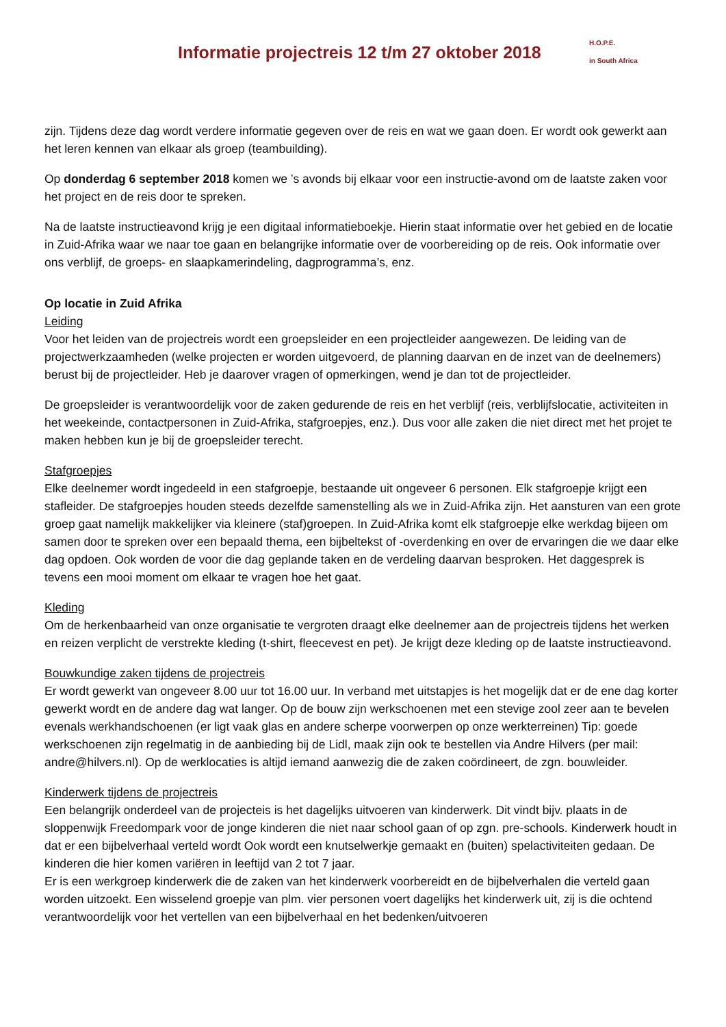Informatie projectreis 12 t/m 27 oktober 2018
H.O.P.E.
in South Africa
zijn. Tijdens deze dag wordt verdere informatie gegeven over de reis en wat we gaan doen. Er wordt ook gewerkt aan het leren kennen van elkaar als groep (teambuilding).
Op donderdag 6 september 2018 komen we ’s avonds bij elkaar voor een instructie-avond om de laatste zaken voor het project en de reis door te spreken.
Na de laatste instructieavond krijg je een digitaal informatieboekje. Hierin staat informatie over het gebied en de locatie in Zuid-Afrika waar we naar toe gaan en belangrijke informatie over de voorbereiding op de reis. Ook informatie over ons verblijf, de groeps- en slaapkamerindeling, dagprogramma’s, enz.
Op locatie in Zuid Afrika
Leiding
Voor het leiden van de projectreis wordt een groepsleider en een projectleider aangewezen. De leiding van de projectwerkzaamheden (welke projecten er worden uitgevoerd, de planning daarvan en de inzet van de deelnemers) berust bij de projectleider. Heb je daarover vragen of opmerkingen, wend je dan tot de projectleider.
De groepsleider is verantwoordelijk voor de zaken gedurende de reis en het verblijf (reis, verblijfslocatie, activiteiten in het weekeinde, contactpersonen in Zuid-Afrika, stafgroepjes, enz.). Dus voor alle zaken die niet direct met het projet te maken hebben kun je bij de groepsleider terecht.
Stafgroepjes
Elke deelnemer wordt ingedeeld in een stafgroepje, bestaande uit ongeveer 6 personen. Elk stafgroepje krijgt een stafleider. De stafgroepjes houden steeds dezelfde samenstelling als we in Zuid-Afrika zijn. Het aansturen van een grote groep gaat namelijk makkelijker via kleinere (staf)groepen. In Zuid-Afrika komt elk stafgroepje elke werkdag bijeen om samen door te spreken over een bepaald thema, een bijbeltekst of -overdenking en over de ervaringen die we daar elke dag opdoen. Ook worden de voor die dag geplande taken en de verdeling daarvan besproken. Het daggesprek is tevens een mooi moment om elkaar te vragen hoe het gaat.
Kleding
Om de herkenbaarheid van onze organisatie te vergroten draagt elke deelnemer aan de projectreis tijdens het werken en reizen verplicht de verstrekte kleding (t-shirt, fleecevest en pet). Je krijgt deze kleding op de laatste instructieavond.
Bouwkundige zaken tijdens de projectreis
Er wordt gewerkt van ongeveer 8.00 uur tot 16.00 uur. In verband met uitstapjes is het mogelijk dat er de ene dag korter gewerkt wordt en de andere dag wat langer. Op de bouw zijn werkschoenen met een stevige zool zeer aan te bevelen evenals werkhandschoenen (er ligt vaak glas en andere scherpe voorwerpen op onze werkterreinen) Tip: goede werkschoenen zijn regelmatig in de aanbieding bij de Lidl, maak zijn ook te bestellen via Andre Hilvers (per mail: andre@hilvers.nl). Op de werklocaties is altijd iemand aanwezig die de zaken coördineert, de zgn. bouwleider.
Kinderwerk tijdens de projectreis
Een belangrijk onderdeel van de projecteis is het dagelijks uitvoeren van kinderwerk. Dit vindt bijv. plaats in de sloppenwijk Freedompark voor de jonge kinderen die niet naar school gaan of op zgn. pre-schools. Kinderwerk houdt in dat er een bijbelverhaal verteld wordt Ook wordt een knutselwerkje gemaakt en (buiten) spelactiviteiten gedaan. De kinderen die hier komen variëren in leeftijd van 2 tot 7 jaar.
Er is een werkgroep kinderwerk die de zaken van het kinderwerk voorbereidt en de bijbelverhalen die verteld gaan worden uitzoekt. Een wisselend groepje van plm. vier personen voert dagelijks het kinderwerk uit, zij is die ochtend verantwoordelijk voor het vertellen van een bijbelverhaal en het bedenken/uitvoeren